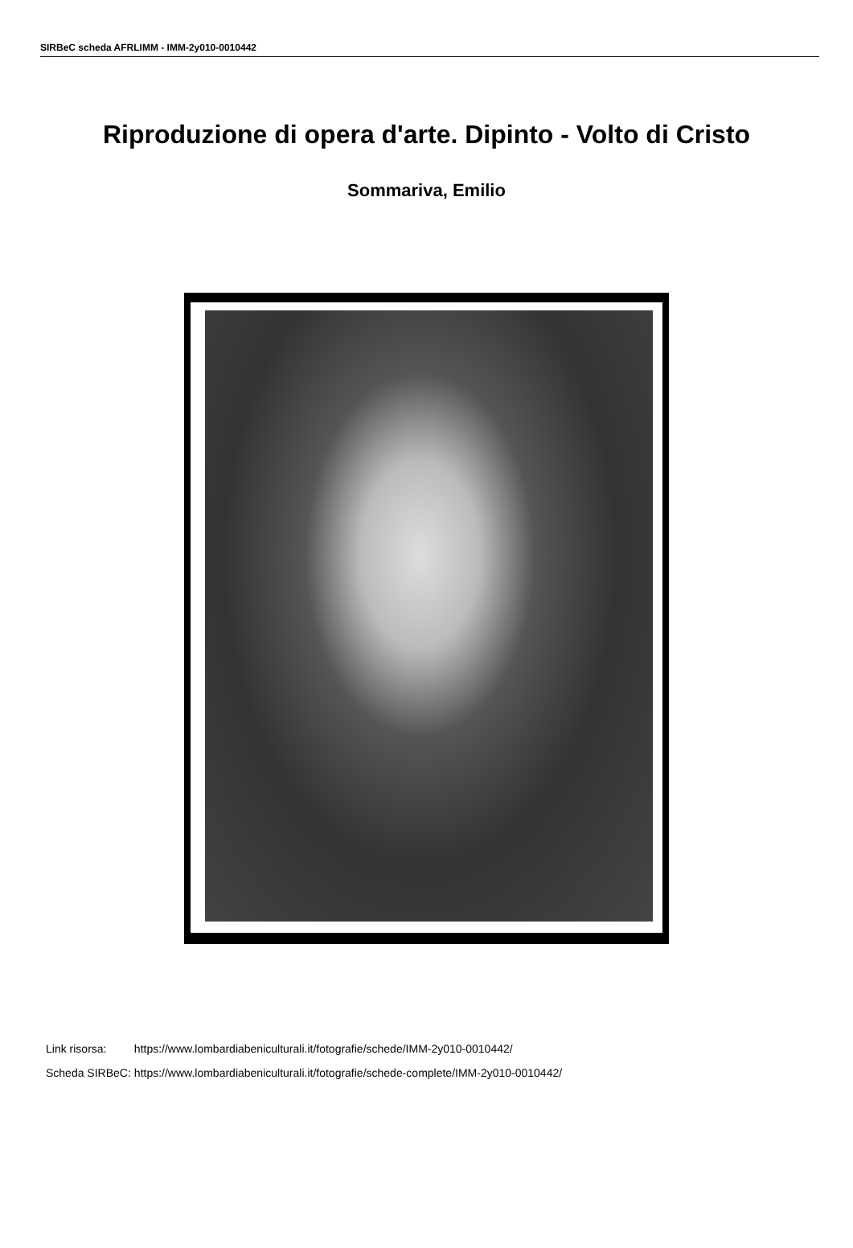SIRBeC scheda AFRLIMM - IMM-2y010-0010442
Riproduzione di opera d'arte. Dipinto - Volto di Cristo
Sommariva, Emilio
| Link risorsa: | https://www.lombardiabeniculturali.it/fotografie/schede/IMM-2y010-0010442/ |
| Scheda SIRBeC: | https://www.lombardiabeniculturali.it/fotografie/schede-complete/IMM-2y010-0010442/ |